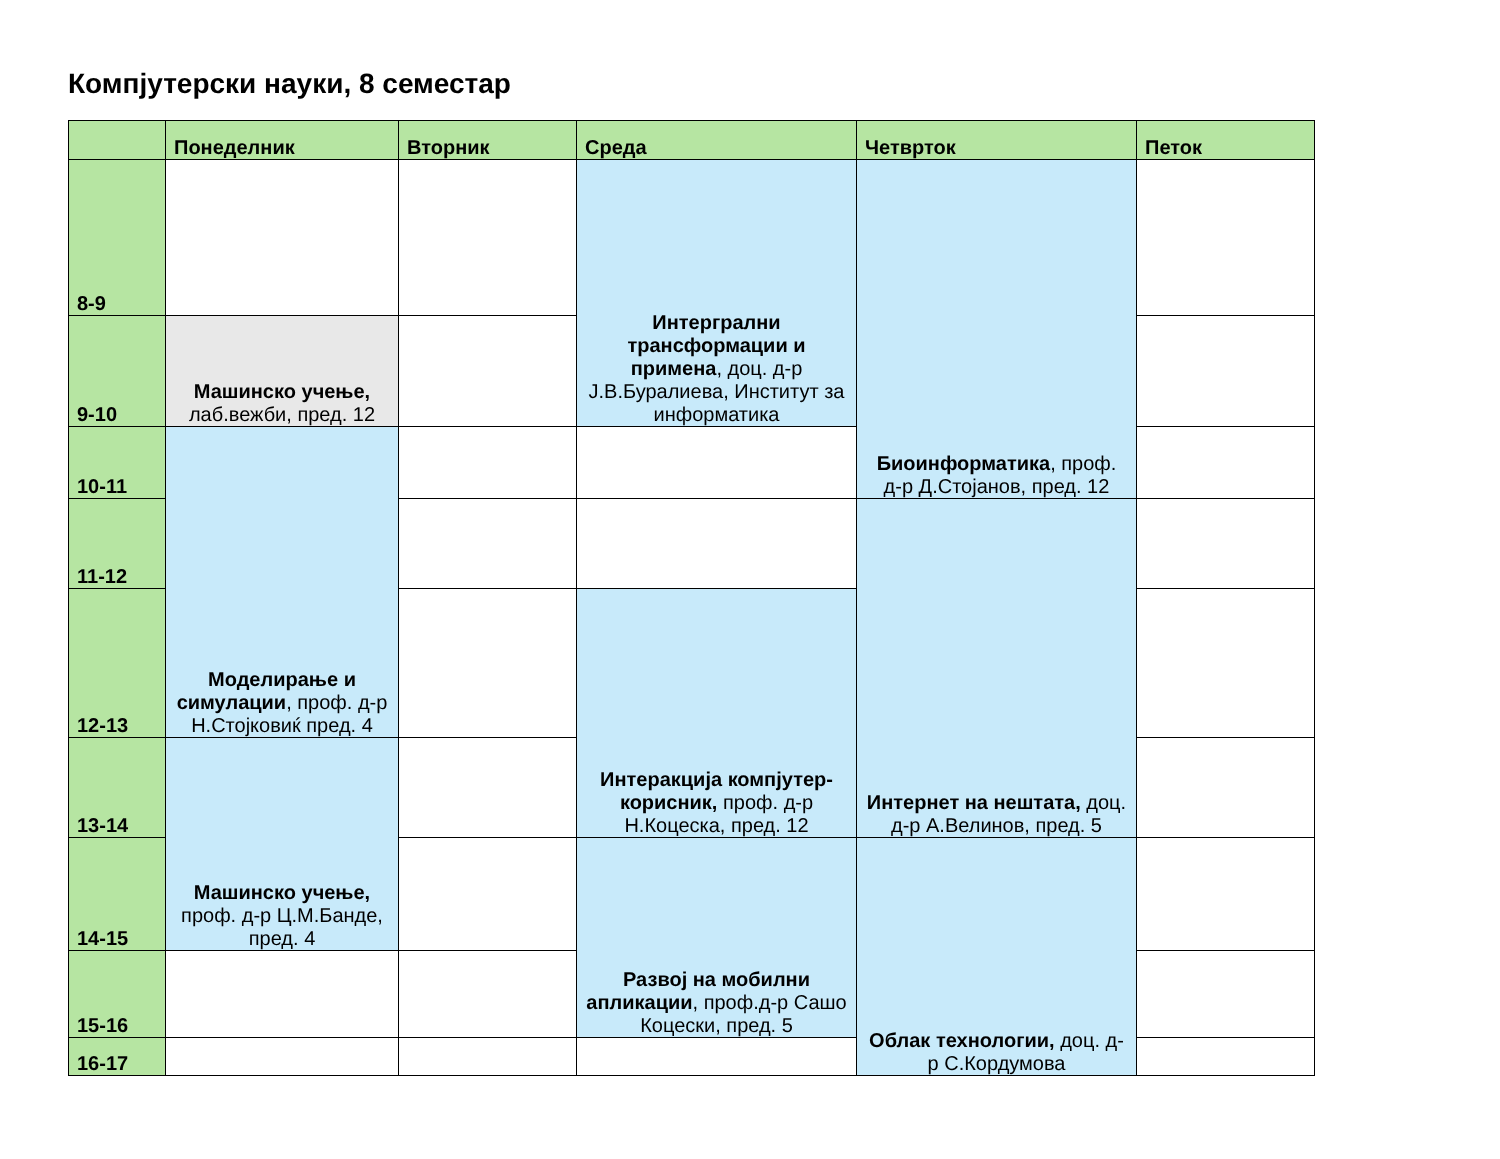Компјутерски науки, 8 семестар
| | Понеделник | Вторник | Среда | Четврток | Петок |
| --- | --- | --- | --- | --- | --- |
| 8-9 | | | Интергрални трансформации и примена , доц. д-р Ј.В.Буралиева, Институт за информатика | Биоинформатика , проф. д-р Д.Стојанов, пред. 12 | |
| 9-10 | Машинско учење, лаб.вежби, пред. 12 | | | | |
| 10-11 | Моделирање и симулации , проф. д-р Н.Стојковиќ пред. 4 | | | | |
| 11-12 | | | | Интернет на нештата, доц. д-р А.Велинов, пред. 5 | |
| 12-13 | | | Интеракција компјутер-корисник, проф. д-р Н.Коцеска, пред. 12 | | |
| 13-14 | Машинско учење, проф. д-р Ц.М.Банде, пред. 4 | | | | |
| 14-15 | | | Развој на мобилни апликации , проф.д-р Сашо Коцески, пред. 5 | Облак технологии, доц. д-р С.Кордумова | |
| 15-16 | | | | | |
| 16-17 | | | | | |